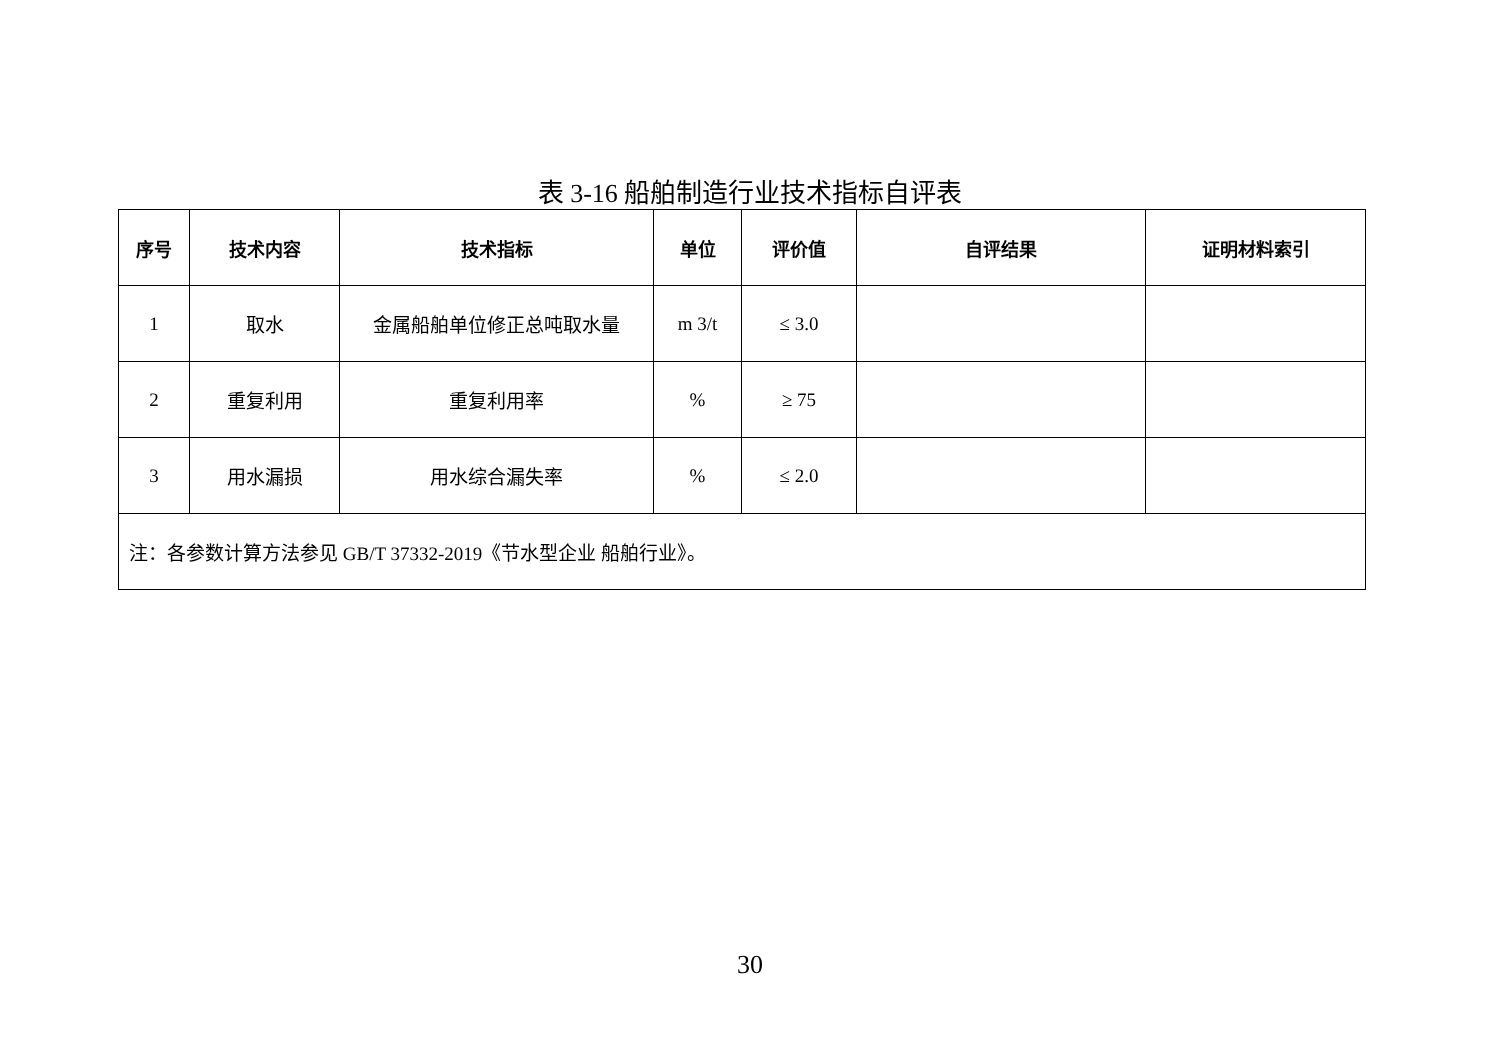表 3-16 船舶制造行业技术指标自评表
| 序号 | 技术内容 | 技术指标 | 单位 | 评价值 | 自评结果 | 证明材料索引 |
| --- | --- | --- | --- | --- | --- | --- |
| 1 | 取水 | 金属船舶单位修正总吨取水量 | m 3/t | ≤ 3.0 | | |
| 2 | 重复利用 | 重复利用率 | % | ≥ 75 | | |
| 3 | 用水漏损 | 用水综合漏失率 | % | ≤ 2.0 | | |
| 注：各参数计算方法参见 GB/T 37332-2019《节水型企业 船舶行业》。 | | | | | | |
30